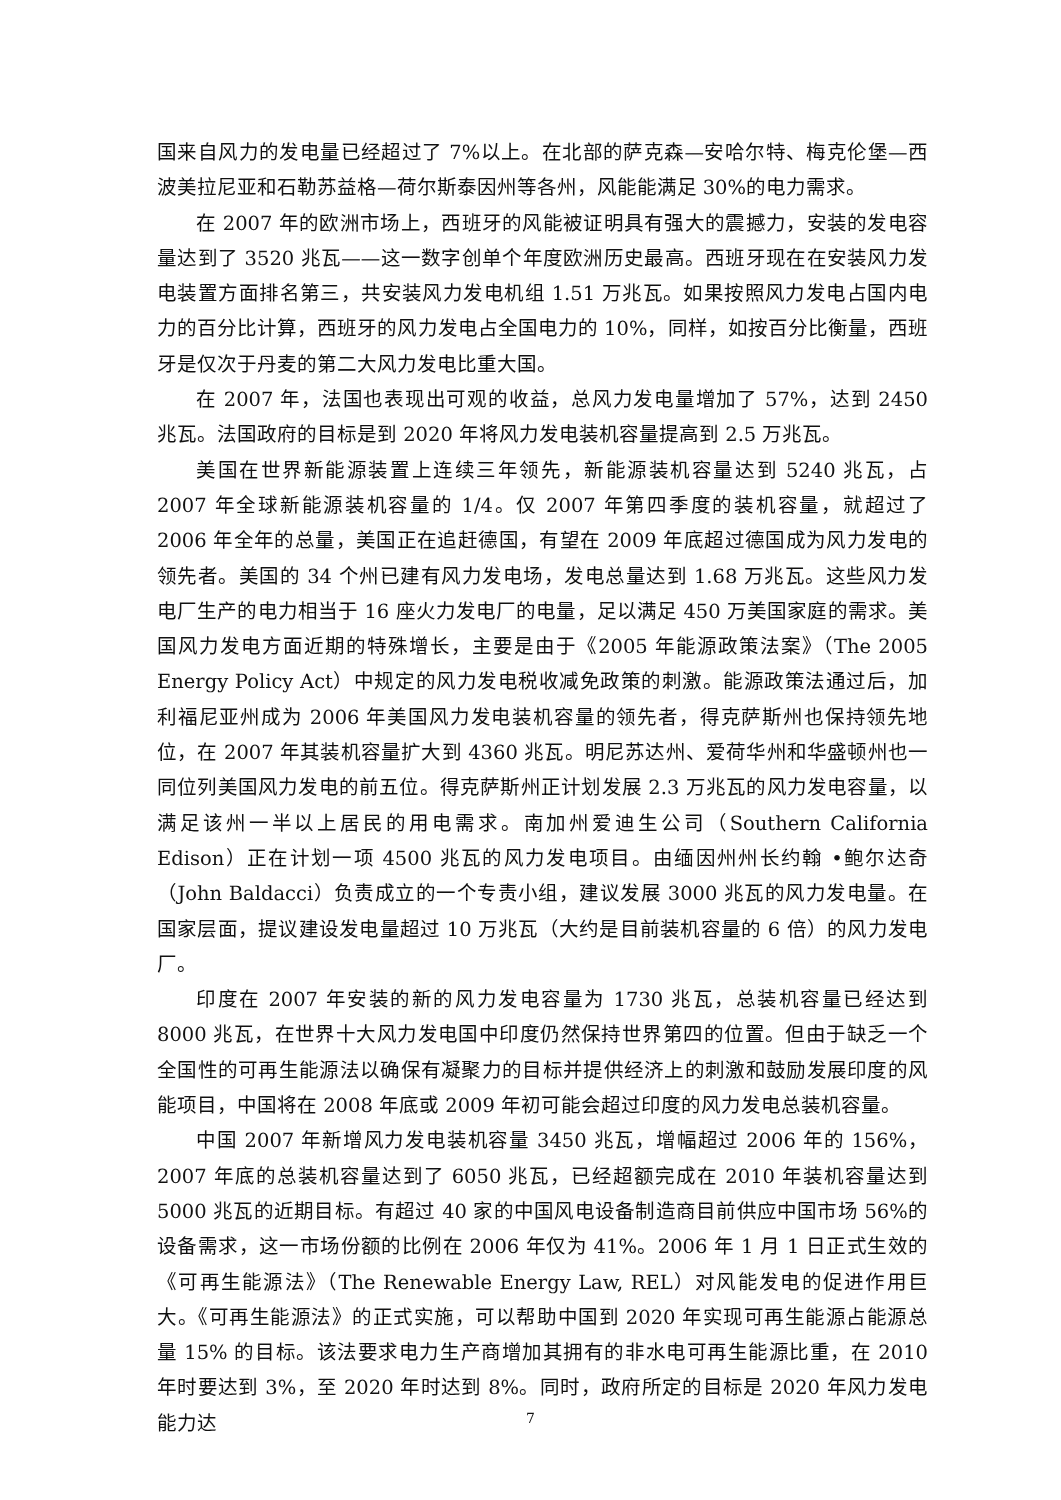国来自风力的发电量已经超过了 7%以上。在北部的萨克森—安哈尔特、梅克伦堡—西波美拉尼亚和石勒苏益格—荷尔斯泰因州等各州，风能能满足 30%的电力需求。
在 2007 年的欧洲市场上，西班牙的风能被证明具有强大的震撼力，安装的发电容量达到了 3520 兆瓦——这一数字创单个年度欧洲历史最高。西班牙现在在安装风力发电装置方面排名第三，共安装风力发电机组 1.51 万兆瓦。如果按照风力发电占国内电力的百分比计算，西班牙的风力发电占全国电力的 10%，同样，如按百分比衡量，西班牙是仅次于丹麦的第二大风力发电比重大国。
在 2007 年，法国也表现出可观的收益，总风力发电量增加了 57%，达到 2450 兆瓦。法国政府的目标是到 2020 年将风力发电装机容量提高到 2.5 万兆瓦。
美国在世界新能源装置上连续三年领先，新能源装机容量达到 5240 兆瓦，占 2007 年全球新能源装机容量的 1/4。仅 2007 年第四季度的装机容量，就超过了 2006 年全年的总量，美国正在追赶德国，有望在 2009 年底超过德国成为风力发电的领先者。美国的 34 个州已建有风力发电场，发电总量达到 1.68 万兆瓦。这些风力发电厂生产的电力相当于 16 座火力发电厂的电量，足以满足 450 万美国家庭的需求。美国风力发电方面近期的特殊增长，主要是由于《2005 年能源政策法案》（The 2005 Energy Policy Act）中规定的风力发电税收减免政策的刺激。能源政策法通过后，加利福尼亚州成为 2006 年美国风力发电装机容量的领先者，得克萨斯州也保持领先地位，在 2007 年其装机容量扩大到 4360 兆瓦。明尼苏达州、爱荷华州和华盛顿州也一同位列美国风力发电的前五位。得克萨斯州正计划发展 2.3 万兆瓦的风力发电容量，以满足该州一半以上居民的用电需求。南加州爱迪生公司（Southern California Edison）正在计划一项 4500 兆瓦的风力发电项目。由缅因州州长约翰 •鲍尔达奇 （John Baldacci）负责成立的一个专责小组，建议发展 3000 兆瓦的风力发电量。在国家层面，提议建设发电量超过 10 万兆瓦（大约是目前装机容量的 6 倍）的风力发电厂。
印度在 2007 年安装的新的风力发电容量为 1730 兆瓦，总装机容量已经达到 8000 兆瓦，在世界十大风力发电国中印度仍然保持世界第四的位置。但由于缺乏一个全国性的可再生能源法以确保有凝聚力的目标并提供经济上的刺激和鼓励发展印度的风能项目，中国将在 2008 年底或 2009 年初可能会超过印度的风力发电总装机容量。
中国 2007 年新增风力发电装机容量 3450 兆瓦，增幅超过 2006 年的 156%，2007 年底的总装机容量达到了 6050 兆瓦，已经超额完成在 2010 年装机容量达到 5000 兆瓦的近期目标。有超过 40 家的中国风电设备制造商目前供应中国市场 56%的设备需求，这一市场份额的比例在 2006 年仅为 41%。2006 年 1 月 1 日正式生效的《可再生能源法》（The Renewable Energy Law, REL）对风能发电的促进作用巨大。《可再生能源法》的正式实施，可以帮助中国到 2020 年实现可再生能源占能源总量 15% 的目标。该法要求电力生产商增加其拥有的非水电可再生能源比重，在 2010 年时要达到 3%，至 2020 年时达到 8%。同时，政府所定的目标是 2020 年风力发电能力达
7